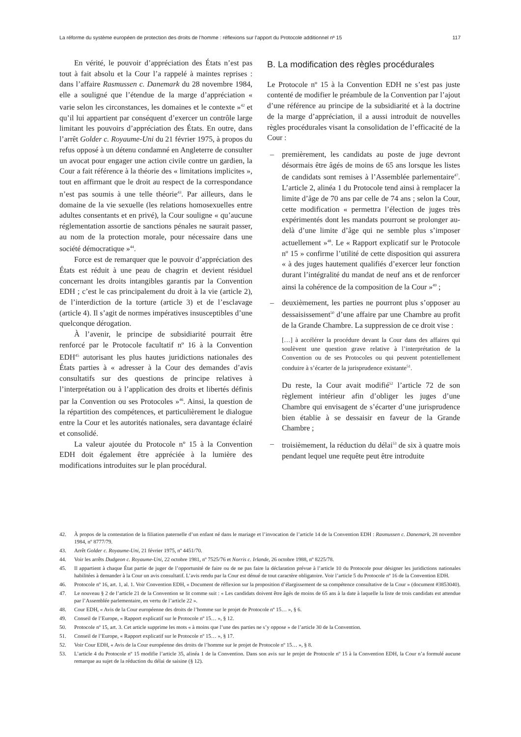La réforme du système européen de protection des droits de l’homme : réflexions sur l’apport du Protocole additionnel nº 15 117
En vérité, le pouvoir d’appréciation des États n’est pas tout à fait absolu et la Cour l’a rappelé à maintes reprises : dans l’affaire Rasmussen c. Danemark du 28 novembre 1984, elle a souligné que l’étendue de la marge d’appréciation « varie selon les circonstances, les domaines et le contexte »<sup>42</sup> et qu’il lui appartient par conséquent d’exercer un contrôle large limitant les pouvoirs d’appréciation des États. En outre, dans l’arrêt Golder c. Royaume-Uni du 21 février 1975, à propos du refus opposé à un détenu condamné en Angleterre de consulter un avocat pour engager une action civile contre un gardien, la Cour a fait référence à la théorie des « limitations implicites », tout en affirmant que le droit au respect de la correspondance n’est pas soumis à une telle théorie<sup>43</sup>. Par ailleurs, dans le domaine de la vie sexuelle (les relations homosexuelles entre adultes consentants et en privé), la Cour souligne « qu’aucune réglementation assortie de sanctions pénales ne saurait passer, au nom de la protection morale, pour nécessaire dans une société démocratique »<sup>44</sup>.
Force est de remarquer que le pouvoir d’appréciation des États est réduit à une peau de chagrin et devient résiduel concernant les droits intangibles garantis par la Convention EDH ; c’est le cas principalement du droit à la vie (article 2), de l’interdiction de la torture (article 3) et de l’esclavage (article 4). Il s’agit de normes impératives insusceptibles d’une quelconque dérogation.
À l’avenir, le principe de subsidiarité pourrait être renforcé par le Protocole facultatif nº 16 à la Convention EDH<sup>45</sup> autorisant les plus hautes juridictions nationales des États parties à « adresser à la Cour des demandes d’avis consultatifs sur des questions de principe relatives à l’interprétation ou à l’application des droits et libertés définis par la Convention ou ses Protocoles »<sup>46</sup>. Ainsi, la question de la répartition des compétences, et particulièrement le dialogue entre la Cour et les autorités nationales, sera davantage éclairé et consolidé.
La valeur ajoutée du Protocole nº 15 à la Convention EDH doit également être appréciée à la lumière des modifications introduites sur le plan procédural.
B. La modification des règles procédurales
Le Protocole nº 15 à la Convention EDH ne s’est pas juste contenté de modifier le préambule de la Convention par l’ajout d’une référence au principe de la subsidiarité et à la doctrine de la marge d’appréciation, il a aussi introduit de nouvelles règles procédurales visant la consolidation de l’efficacité de la Cour :
– premièrement, les candidats au poste de juge devront désormais être âgés de moins de 65 ans lorsque les listes de candidats sont remises à l’Assemblée parlementaire<sup>47</sup>. L’article 2, alinéa 1 du Protocole tend ainsi à remplacer la limite d’âge de 70 ans par celle de 74 ans ; selon la Cour, cette modification « permettra l’élection de juges très expérimentés dont les mandats pourront se prolonger au-delà d’une limite d’âge qui ne semble plus s’imposer actuellement »<sup>48</sup>. Le « Rapport explicatif sur le Protocole nº 15 » confirme l’utilité de cette disposition qui assurera « à des juges hautement qualifiés d’exercer leur fonction durant l’intégralité du mandat de neuf ans et de renforcer ainsi la cohérence de la composition de la Cour »<sup>49</sup> ;
– deuxièmement, les parties ne pourront plus s’opposer au dessaisissement<sup>50</sup> d’une affaire par une Chambre au profit de la Grande Chambre. La suppression de ce droit vise :
[…] à accélérer la procédure devant la Cour dans des affaires qui soulèvent une question grave relative à l’interprétation de la Convention ou de ses Protocoles ou qui peuvent potentiellement conduire à s’écarter de la jurisprudence existante<sup>51</sup>.
Du reste, la Cour avait modifié<sup>52</sup> l’article 72 de son règlement intérieur afin d’obliger les juges d’une Chambre qui envisagent de s’écarter d’une jurisprudence bien établie à se dessaisir en faveur de la Grande Chambre ;
– troisièmement, la réduction du délai<sup>53</sup> de six à quatre mois pendant lequel une requête peut être introduite
42. À propos de la contestation de la filiation paternelle d’un enfant né dans le mariage et l’invocation de l’article 14 de la Convention EDH : Rasmussen c. Danemark, 28 novembre 1984, nº 8777/79.
43. Arrêt Golder c. Royaume-Uni, 21 février 1975, nº 4451/70.
44. Voir les arrêts Dudgeon c. Royaume-Uni, 22 octobre 1981, nº 7525/76 et Norris c. Irlande, 26 octobre 1988, nº 8225/78.
45. Il appartient à chaque État partie de juger de l’opportunité de faire ou de ne pas faire la déclaration prévue à l’article 10 du Protocole pour désigner les juridictions nationales habilitées à demander à la Cour un avis consultatif. L’avis rendu par la Cour est dénué de tout caractère obligatoire. Voir l’article 5 du Protocole nº 16 de la Convention EDH.
46. Protocole nº 16, art. 1, al. 1. Voir Convention EDH, « Document de réflexion sur la proposition d’élargissement de sa compétence consultative de la Cour » (document #3853040).
47. Le nouveau § 2 de l’article 21 de la Convention se lit comme suit : « Les candidats doivent être âgés de moins de 65 ans à la date à laquelle la liste de trois candidats est attendue par l’Assemblée parlementaire, en vertu de l’article 22 ».
48. Cour EDH, « Avis de la Cour européenne des droits de l’homme sur le projet de Protocole nº 15… », § 6.
49. Conseil de l’Europe, « Rapport explicatif sur le Protocole nº 15… », § 12.
50. Protocole nº 15, art. 3. Cet article supprime les mots « à moins que l’une des parties ne s’y oppose » de l’article 30 de la Convention.
51. Conseil de l’Europe, « Rapport explicatif sur le Protocole nº 15… », § 17.
52. Voir Cour EDH, « Avis de la Cour européenne des droits de l’homme sur le projet de Protocole nº 15… », § 8.
53. L’article 4 du Protocole nº 15 modifie l’article 35, alinéa 1 de la Convention. Dans son avis sur le projet de Protocole nº 15 à la Convention EDH, la Cour n’a formulé aucune remarque au sujet de la réduction du délai de saisine (§ 12).